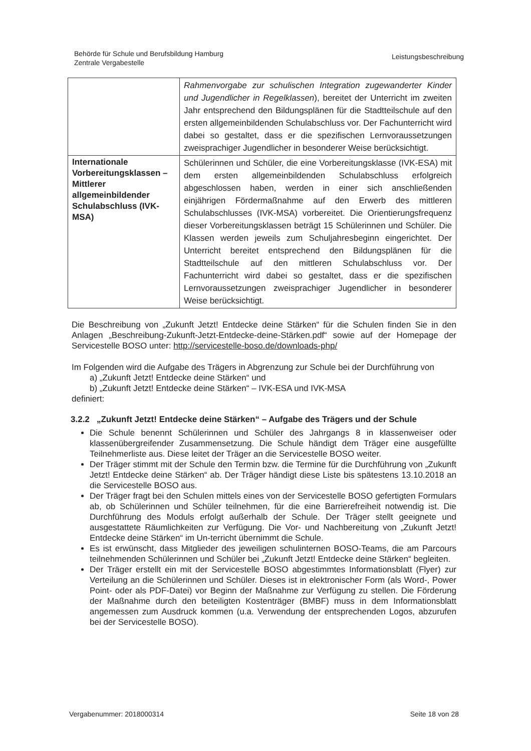Behörde für Schule und Berufsbildung Hamburg
Zentrale Vergabestelle
Leistungsbeschreibung
| | Rahmenvorgabe zur schulischen Integration zugewanderter Kinder und Jugendlicher in Regelklassen ), bereitet der Unterricht im zweiten Jahr entsprechend den Bildungsplänen für die Stadtteilschule auf den ersten allgemeinbildenden Schulabschluss vor. Der Fachunterricht wird dabei so gestaltet, dass er die spezifischen Lernvoraussetzungen zweisprachiger Jugendlicher in besonderer Weise berücksichtigt. |
| Internationale Vorbereitungsklassen – Mittlerer allgemeinbildender Schulabschluss (IVK-MSA) | Schülerinnen und Schüler, die eine Vorbereitungsklasse (IVK-ESA) mit dem ersten allgemeinbildenden Schulabschluss erfolgreich abgeschlossen haben, werden in einer sich anschließenden einjährigen Fördermaßnahme auf den Erwerb des mittleren Schulabschlusses (IVK-MSA) vorbereitet. Die Orientierungsfrequenz dieser Vorbereitungsklassen beträgt 15 Schülerinnen und Schüler. Die Klassen werden jeweils zum Schuljahresbeginn eingerichtet. Der Unterricht bereitet entsprechend den Bildungsplänen für die Stadtteilschule auf den mittleren Schulabschluss vor. Der Fachunterricht wird dabei so gestaltet, dass er die spezifischen Lernvoraussetzungen zweisprachiger Jugendlicher in besonderer Weise berücksichtigt. |
Die Beschreibung von „Zukunft Jetzt! Entdecke deine Stärken“ für die Schulen finden Sie in den Anlagen „Beschreibung-Zukunft-Jetzt-Entdecke-deine-Stärken.pdf“ sowie auf der Homepage der Servicestelle BOSO unter: http://servicestelle-boso.de/downloads-php/
Im Folgenden wird die Aufgabe des Trägers in Abgrenzung zur Schule bei der Durchführung von
a) „Zukunft Jetzt! Entdecke deine Stärken“ und
b) „Zukunft Jetzt! Entdecke deine Stärken“ – IVK-ESA und IVK-MSA
definiert:
3.2.2 „Zukunft Jetzt! Entdecke deine Stärken“ – Aufgabe des Trägers und der Schule
Die Schule benennt Schülerinnen und Schüler des Jahrgangs 8 in klassenweiser oder klassenübergreifender Zusammensetzung. Die Schule händigt dem Träger eine ausgefüllte Teilnehmerliste aus. Diese leitet der Träger an die Servicestelle BOSO weiter.
Der Träger stimmt mit der Schule den Termin bzw. die Termine für die Durchführung von „Zukunft Jetzt! Entdecke deine Stärken“ ab. Der Träger händigt diese Liste bis spätestens 13.10.2018 an die Servicestelle BOSO aus.
Der Träger fragt bei den Schulen mittels eines von der Servicestelle BOSO gefertigten Formulars ab, ob Schülerinnen und Schüler teilnehmen, für die eine Barrierefreiheit notwendig ist. Die Durchführung des Moduls erfolgt außerhalb der Schule. Der Träger stellt geeignete und ausgestattete Räumlichkeiten zur Verfügung. Die Vor- und Nachbereitung von „Zukunft Jetzt! Entdecke deine Stärken“ im Un-terricht übernimmt die Schule.
Es ist erwünscht, dass Mitglieder des jeweiligen schulinternen BOSO-Teams, die am Parcours teilnehmenden Schülerinnen und Schüler bei „Zukunft Jetzt! Entdecke deine Stärken“ begleiten.
Der Träger erstellt ein mit der Servicestelle BOSO abgestimmtes Informationsblatt (Flyer) zur Verteilung an die Schülerinnen und Schüler. Dieses ist in elektronischer Form (als Word-, Power Point- oder als PDF-Datei) vor Beginn der Maßnahme zur Verfügung zu stellen. Die Förderung der Maßnahme durch den beteiligten Kostenträger (BMBF) muss in dem Informationsblatt angemessen zum Ausdruck kommen (u.a. Verwendung der entsprechenden Logos, abzurufen bei der Servicestelle BOSO).
Vergabenummer: 2018000314 Seite 18 von 28